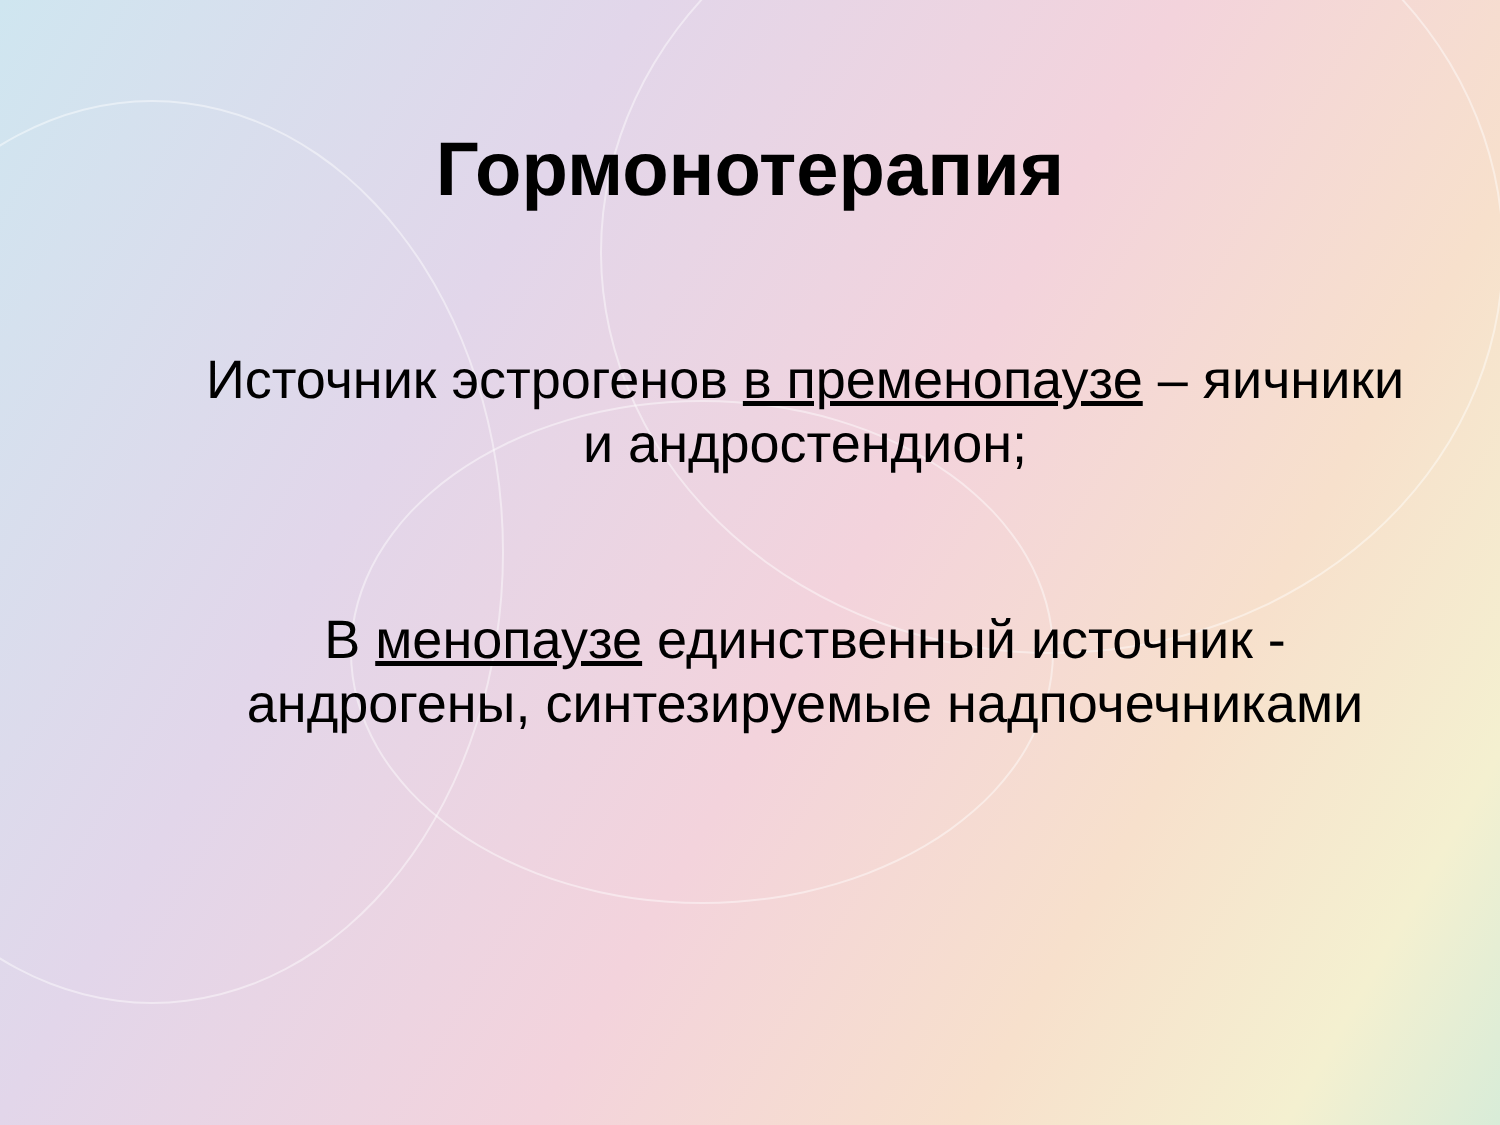Гормонотерапия
Источник эстрогенов в пременопаузе – яичники и андростендион;
В менопаузе единственный источник - андрогены, синтезируемые надпочечниками